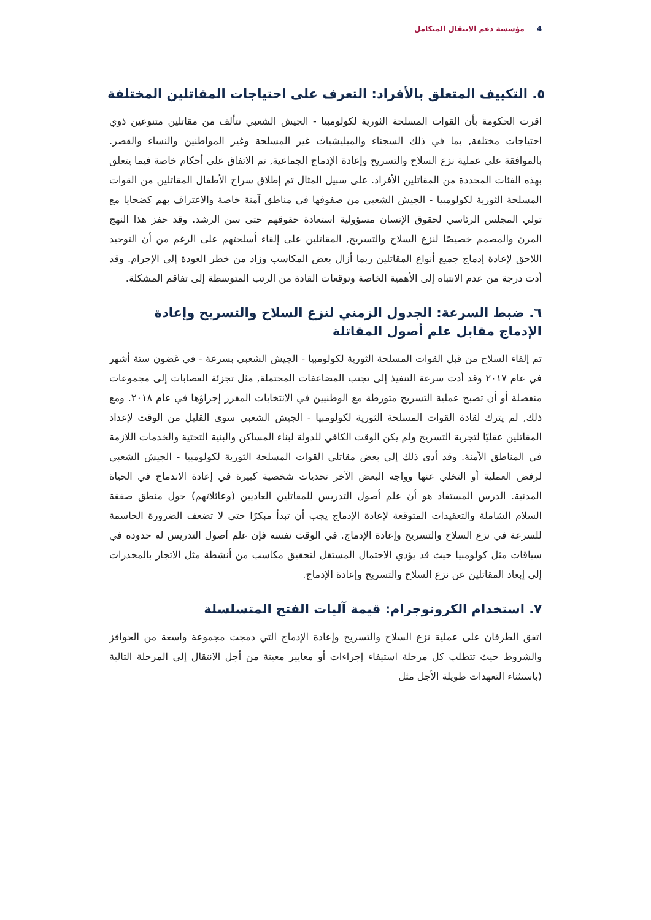4 مؤسسة دعم الانتقال المتكامل
٥. التكييف المتعلق بالأفراد: التعرف على احتياجات المقاتلين المختلفة
اقرت الحكومة بأن القوات المسلحة الثورية لكولومبيا - الجيش الشعبي تتألف من مقاتلين متنوعين ذوي احتياجات مختلفة, بما في ذلك السجناء والميليشيات غير المسلحة وغير المواطنين والنساء والقصر. بالموافقة على عملية نزع السلاح والتسريح وإعادة الإدماج الجماعية, تم الاتفاق على أحكام خاصة فيما يتعلق بهذه الفئات المحددة من المقاتلين الأفراد. على سبيل المثال تم إطلاق سراح الأطفال المقاتلين من القوات المسلحة الثورية لكولومبيا - الجيش الشعبي من صفوفها في مناطق آمنة خاصة والاعتراف بهم كضحايا مع تولي المجلس الرئاسي لحقوق الإنسان مسؤولية استعادة حقوقهم حتى سن الرشد. وقد حفز هذا النهج المرن والمصمم خصيصًا لنزع السلاح والتسريح, المقاتلين على إلقاء أسلحتهم على الرغم من أن التوحيد اللاحق لإعادة إدماج جميع أنواع المقاتلين ربما أزال بعض المكاسب وزاد من خطر العودة إلى الإجرام. وقد أدت درجة من عدم الانتباه إلى الأهمية الخاصة وتوقعات القادة من الرتب المتوسطة إلى تفاقم المشكلة.
٦. ضبط السرعة: الجدول الزمني لنزع السلاح والتسريح وإعادة الإدماج مقابل علم أصول المقاتلة
تم إلقاء السلاح من قبل القوات المسلحة الثورية لكولومبيا - الجيش الشعبي بسرعة - في غضون ستة أشهر في عام ٢٠١٧ وقد أدت سرعة التنفيذ إلى تجنب المضاعفات المحتملة, مثل تجزئة العصابات إلى مجموعات منفصلة أو أن تصبح عملية التسريح متورطة مع الوطنيين في الانتخابات المقرر إجراؤها في عام ٢٠١٨. ومع ذلك, لم يترك لقادة القوات المسلحة الثورية لكولومبيا - الجيش الشعبي سوى القليل من الوقت لإعداد المقاتلين عقليًا لتجربة التسريح ولم يكن الوقت الكافي للدولة لبناء المساكن والبنية التحتية والخدمات اللازمة في المناطق الآمنة. وقد أدى ذلك إلي بعض مقاتلي القوات المسلحة الثورية لكولومبيا - الجيش الشعبي لرفض العملية أو التخلي عنها وواجه البعض الآخر تحديات شخصية كبيرة في إعادة الاندماج في الحياة المدنية. الدرس المستفاد هو أن علم أصول التدريس للمقاتلين العاديين (وعائلاتهم) حول منطق صفقة السلام الشاملة والتعقيدات المتوقعة لإعادة الإدماج يجب أن تبدأ مبكرًا حتى لا تضعف الضرورة الحاسمة للسرعة في نزع السلاح والتسريح وإعادة الإدماج. في الوقت نفسه فإن علم أصول التدريس له حدوده في سياقات مثل كولومبيا حيث قد يؤدي الاحتمال المستقل لتحقيق مكاسب من أنشطة مثل الاتجار بالمخدرات إلى إبعاد المقاتلين عن نزع السلاح والتسريح وإعادة الإدماج.
٧. استخدام الكرونوجرام: قيمة آليات الفتح المتسلسلة
اتفق الطرفان على عملية نزع السلاح والتسريح وإعادة الإدماج التي دمجت مجموعة واسعة من الحوافز والشروط حيث تتطلب كل مرحلة استيفاء إجراءات أو معايير معينة من أجل الانتقال إلى المرحلة التالية (باستثناء التعهدات طويلة الأجل مثل